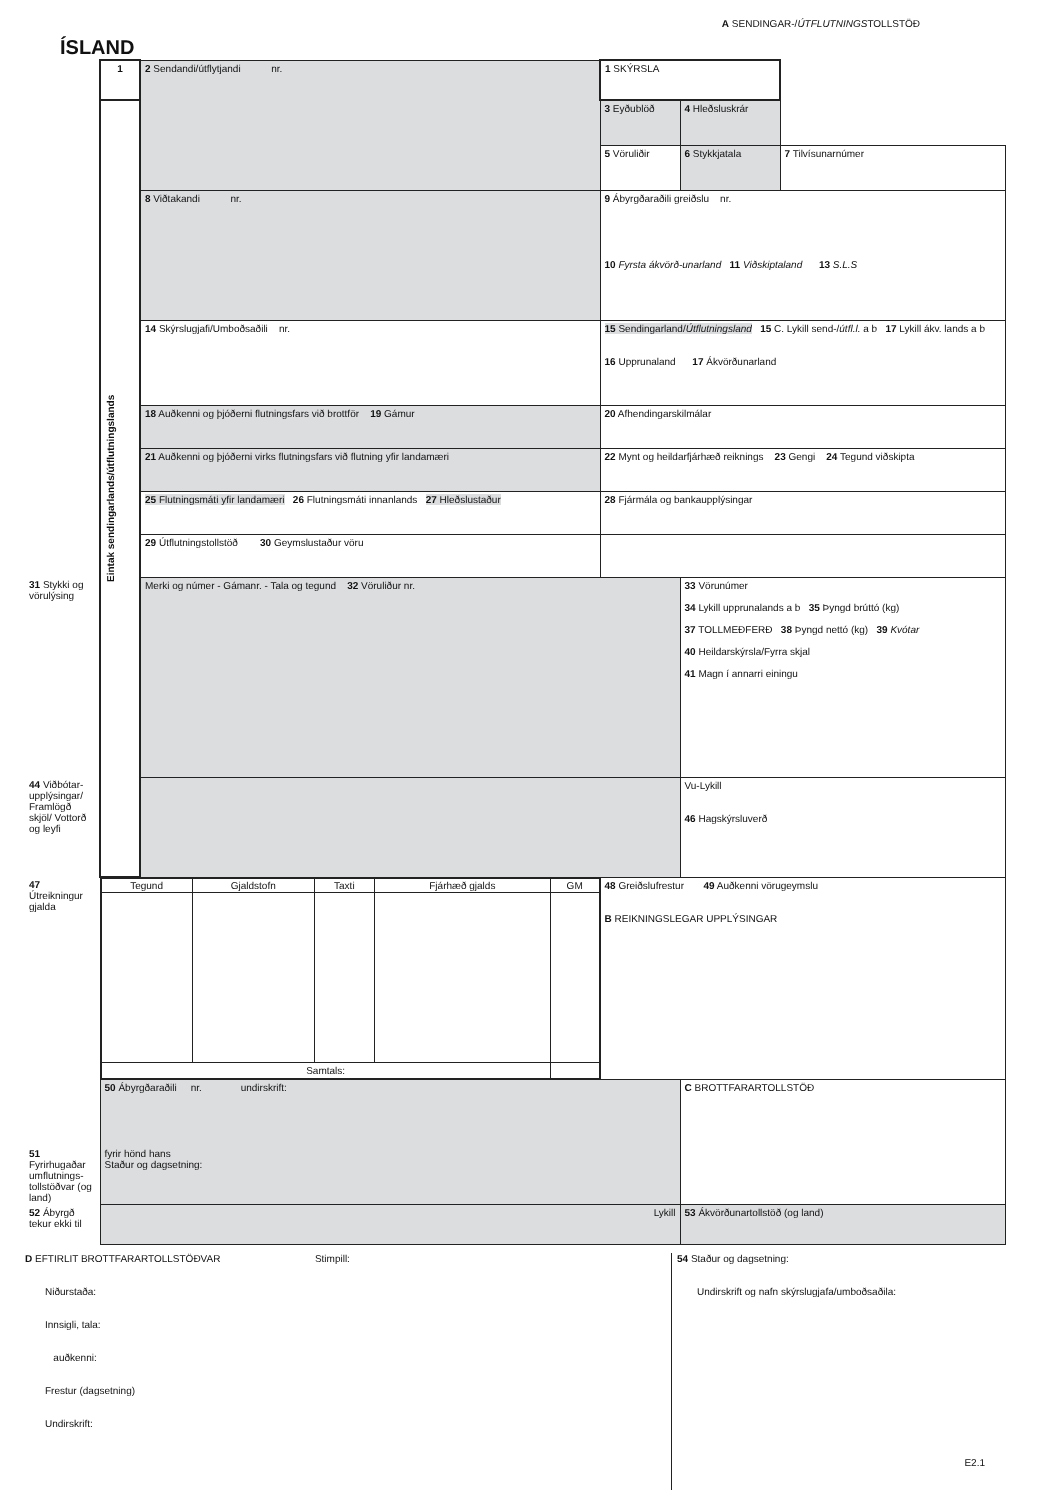ÍSLAND
A SENDINGAR-/ÚTFLUTNINGSTOLLSTÖÐ
| | 1 | 2 Sendandi/útflytjandi nr. | 1 SKÝRSLA | | |
| | Eintak sendingarlands/útflutningslands | | 3 Eyðublöð | 4 Hleðsluskrár | |
| | | | 5 Vöruliðir | 6 Stykkjatala | 7 Tilvísunarnúmer |
| | | 8 Viðtakandi nr. | 9 Ábyrgðaraðili greiðslu nr. 10 Fyrsta ákvörð-unarland 11 Viðskiptaland 13 S.L.S | | |
| | | 14 Skýrslugjafi/Umboðsaðili nr. | 15 Sendingarland/ Útflutningsland 15 C. Lykill send-/ útfl.l. a b 17 Lykill ákv. lands a b 16 Upprunaland 17 Ákvörðunarland | | |
| | | 18 Auðkenni og þjóðerni flutningsfars við brottför 19 Gámur | 20 Afhendingarskilmálar | | |
| | | 21 Auðkenni og þjóðerni virks flutningsfars við flutning yfir landamæri | 22 Mynt og heildarfjárhæð reiknings 23 Gengi 24 Tegund viðskipta | | |
| | | 25 Flutningsmáti yfir landamæri 26 Flutningsmáti innanlands 27 Hleðslustaður | 28 Fjármála og bankaupplýsingar | | |
| | | 29 Útflutningstollstöð 30 Geymslustaður vöru | | | |
| 31 Stykki og vörulýsing | | Merki og númer - Gámanr. - Tala og tegund 32 Vöruliður nr. | | 33 Vörunúmer 34 Lykill upprunalands a b 35 Þyngd brúttó (kg) 37 TOLLMEÐFERÐ 38 Þyngd nettó (kg) 39 Kvótar 40 Heildarskýrsla/Fyrra skjal 41 Magn í annarri einingu | |
| 44 Viðbótar-upplýsingar/ Framlögð skjöl/ Vottorð og leyfi | | | | Vu-Lykill 46 Hagskýrsluverð | |
| 47 Útreikningur gjalda | / Tegund / Gjaldstofn / Taxti / Fjárhæð gjalds / GM / / --- / --- / --- / --- / --- / / Samtals: / / / / / | | 48 Greiðslufrestur 49 Auðkenni vörugeymslu B REIKNINGSLEGAR UPPLÝSINGAR | | |
| 51 Fyrirhugaðar umflutnings-tollstöðvar (og land) | 50 Ábyrgðaraðili nr. undirskrift: fyrir hönd hans Staður og dagsetning: | | | C BROTTFARARTOLLSTÖÐ | |
| 52 Ábyrgð tekur ekki til | Lykill | | | 53 Ákvörðunartollstöð (og land) | |
D EFTIRLIT BROTTFARARTOLLSTÖÐVAR Stimpill:
Niðurstaða:
Innsigli, tala:
auðkenni:
Frestur (dagsetning)
Undirskrift:
54 Staður og dagsetning:
Undirskrift og nafn skýrslugjafa/umboðsaðila:
E2.1